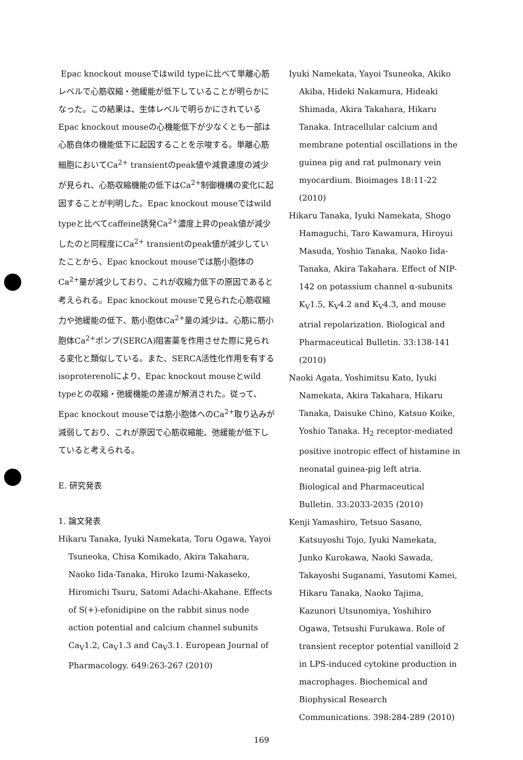Epac knockout mouseではwild typeに比べて単離心筋レベルで心筋収縮・弛緩能が低下していることが明らかになった。この結果は、生体レベルで明らかにされているEpac knockout mouseの心機能低下が少なくとも一部は心筋自体の機能低下に起因することを示唆する。単離心筋細胞においてCa<sup>2+</sup> transientのpeak値や減衰速度の減少が見られ、心筋収縮機能の低下はCa<sup>2+</sup>制御機構の変化に起因することが判明した。Epac knockout mouseではwild typeと比べてcaffeine誘発Ca<sup>2+</sup>濃度上昇のpeak値が減少したのと同程度にCa<sup>2+</sup> transientのpeak値が減少していたことから、Epac knockout mouseでは筋小胞体のCa<sup>2+</sup>量が減少しており、これが収縮力低下の原因であると考えられる。Epac knockout mouseで見られた心筋収縮力や弛緩能の低下、筋小胞体Ca<sup>2+</sup>量の減少は、心筋に筋小胞体Ca<sup>2+</sup>ポンプ(SERCA)阻害薬を作用させた際に見られる変化と類似している。また、SERCA活性化作用を有するisoproterenolにより、Epac knockout mouseとwild typeとの収縮・弛緩機能の差違が解消された。従って、Epac knockout mouseでは筋小胞体へのCa<sup>2+</sup>取り込みが減弱しており、これが原因で心筋収縮能、弛緩能が低下していると考えられる。
E. 研究発表
1. 論文発表
Hikaru Tanaka, Iyuki Namekata, Toru Ogawa, Yayoi Tsuneoka, Chisa Komikado, Akira Takahara, Naoko Iida-Tanaka, Hiroko Izumi-Nakaseko, Hiromichi Tsuru, Satomi Adachi-Akahane. Effects of S(+)-efonidipine on the rabbit sinus node action potential and calcium channel subunits Ca<sub>V</sub>1.2, Ca<sub>V</sub>1.3 and Ca<sub>V</sub>3.1. European Journal of Pharmacology. 649:263-267 (2010)
Iyuki Namekata, Yayoi Tsuneoka, Akiko Akiba, Hideki Nakamura, Hideaki Shimada, Akira Takahara, Hikaru Tanaka. Intracellular calcium and membrane potential oscillations in the guinea pig and rat pulmonary vein myocardium. Bioimages 18:11-22 (2010)
Hikaru Tanaka, Iyuki Namekata, Shogo Hamaguchi, Taro Kawamura, Hiroyui Masuda, Yoshio Tanaka, Naoko Iida-Tanaka, Akira Takahara. Effect of NIP-142 on potassium channel α-subunits K<sub>V</sub>1.5, K<sub>V</sub>4.2 and K<sub>V</sub>4.3, and mouse atrial repolarization. Biological and Pharmaceutical Bulletin. 33:138-141 (2010)
Naoki Agata, Yoshimitsu Kato, Iyuki Namekata, Akira Takahara, Hikaru Tanaka, Daisuke Chino, Katsuo Koike, Yoshio Tanaka. H<sub>2</sub> receptor-mediated positive inotropic effect of histamine in neonatal guinea-pig left atria. Biological and Pharmaceutical Bulletin. 33:2033-2035 (2010)
Kenji Yamashiro, Tetsuo Sasano, Katsuyoshi Tojo, Iyuki Namekata, Junko Kurokawa, Naoki Sawada, Takayoshi Suganami, Yasutomi Kamei, Hikaru Tanaka, Naoko Tajima, Kazunori Utsunomiya, Yoshihiro Ogawa, Tetsushi Furukawa. Role of transient receptor potential vanilloid 2 in LPS-induced cytokine production in macrophages. Biochemical and Biophysical Research Communications. 398:284-289 (2010)
169